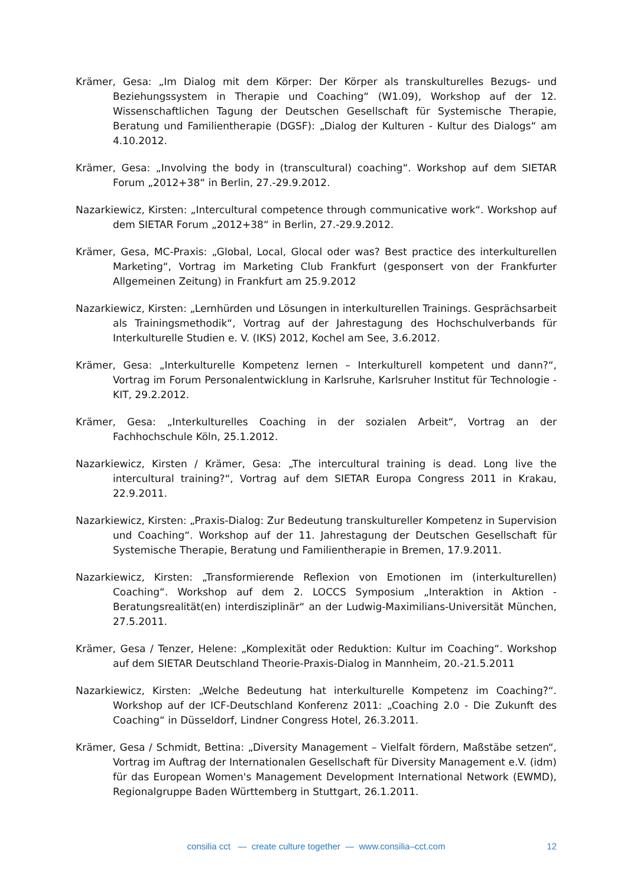Krämer, Gesa: „Im Dialog mit dem Körper: Der Körper als transkulturelles Bezugs- und Beziehungssystem in Therapie und Coaching“ (W1.09), Workshop auf der 12. Wissenschaftlichen Tagung der Deutschen Gesellschaft für Systemische Therapie, Beratung und Familientherapie (DGSF): „Dialog der Kulturen - Kultur des Dialogs“ am 4.10.2012.
Krämer, Gesa: „Involving the body in (transcultural) coaching“. Workshop auf dem SIETAR Forum „2012+38“ in Berlin, 27.-29.9.2012.
Nazarkiewicz, Kirsten: „Intercultural competence through communicative work“. Workshop auf dem SIETAR Forum „2012+38“ in Berlin, 27.-29.9.2012.
Krämer, Gesa, MC-Praxis: „Global, Local, Glocal oder was? Best practice des interkulturellen Marketing“, Vortrag im Marketing Club Frankfurt (gesponsert von der Frankfurter Allgemeinen Zeitung) in Frankfurt am 25.9.2012
Nazarkiewicz, Kirsten: „Lernhürden und Lösungen in interkulturellen Trainings. Gesprächsarbeit als Trainingsmethodik“, Vortrag auf der Jahrestagung des Hochschulverbands für Interkulturelle Studien e. V. (IKS) 2012, Kochel am See, 3.6.2012.
Krämer, Gesa: „Interkulturelle Kompetenz lernen – Interkulturell kompetent und dann?“, Vortrag im Forum Personalentwicklung in Karlsruhe, Karlsruher Institut für Technologie - KIT, 29.2.2012.
Krämer, Gesa: „Interkulturelles Coaching in der sozialen Arbeit“, Vortrag an der Fachhochschule Köln, 25.1.2012.
Nazarkiewicz, Kirsten / Krämer, Gesa: „The intercultural training is dead. Long live the intercultural training?“, Vortrag auf dem SIETAR Europa Congress 2011 in Krakau, 22.9.2011.
Nazarkiewicz, Kirsten: „Praxis-Dialog: Zur Bedeutung transkultureller Kompetenz in Supervision und Coaching“. Workshop auf der 11. Jahrestagung der Deutschen Gesellschaft für Systemische Therapie, Beratung und Familientherapie in Bremen, 17.9.2011.
Nazarkiewicz, Kirsten: „Transformierende Reflexion von Emotionen im (interkulturellen) Coaching“. Workshop auf dem 2. LOCCS Symposium „Interaktion in Aktion - Beratungsrealität(en) interdisziplinär“ an der Ludwig-Maximilians-Universität München, 27.5.2011.
Krämer, Gesa / Tenzer, Helene: „Komplexität oder Reduktion: Kultur im Coaching“. Workshop auf dem SIETAR Deutschland Theorie-Praxis-Dialog in Mannheim, 20.-21.5.2011
Nazarkiewicz, Kirsten: „Welche Bedeutung hat interkulturelle Kompetenz im Coaching?“. Workshop auf der ICF-Deutschland Konferenz 2011: „Coaching 2.0 - Die Zukunft des Coaching“ in Düsseldorf, Lindner Congress Hotel, 26.3.2011.
Krämer, Gesa / Schmidt, Bettina: „Diversity Management – Vielfalt fördern, Maßstäbe setzen“, Vortrag im Auftrag der Internationalen Gesellschaft für Diversity Management e.V. (idm) für das European Women's Management Development International Network (EWMD), Regionalgruppe Baden Württemberg in Stuttgart, 26.1.2011.
consilia cct — create culture together — www.consilia–cct.com
12